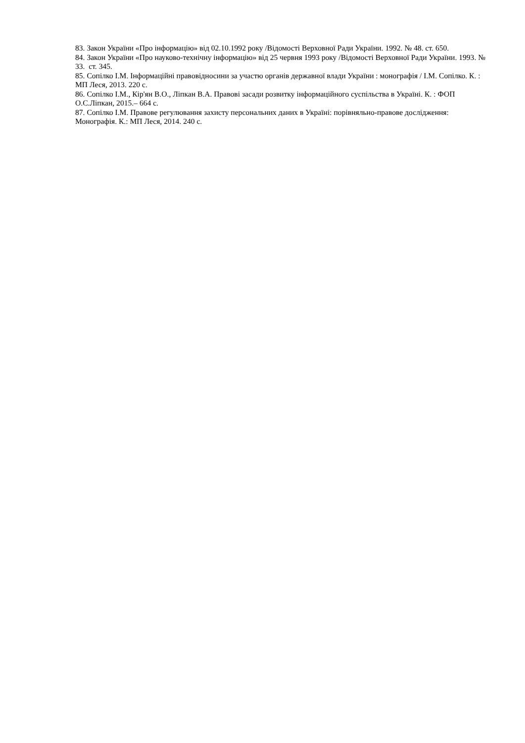83. Закон України «Про інформацію» від 02.10.1992 року /Відомості Верховної Ради України. 1992. № 48. ст. 650.
84. Закон України «Про науково-технічну інформацію» від 25 червня 1993 року /Відомості Верховної Ради України. 1993. № 33. ст. 345.
85. Сопілко І.М. Інформаційні правовідносини за участю органів державної влади України : монографія / І.М. Сопілко. К. : МП Леся, 2013. 220 с.
86. Сопілко І.М., Кір'ян В.О., Ліпкан В.А. Правові засади розвитку інформаційного суспільства в Україні. К. : ФОП О.С.Ліпкан, 2015.– 664 с.
87. Сопілко І.М. Правове регулювання захисту персональних даних в Україні: порівняльно-правове дослідження: Монографія. К.: МП Леся, 2014. 240 с.